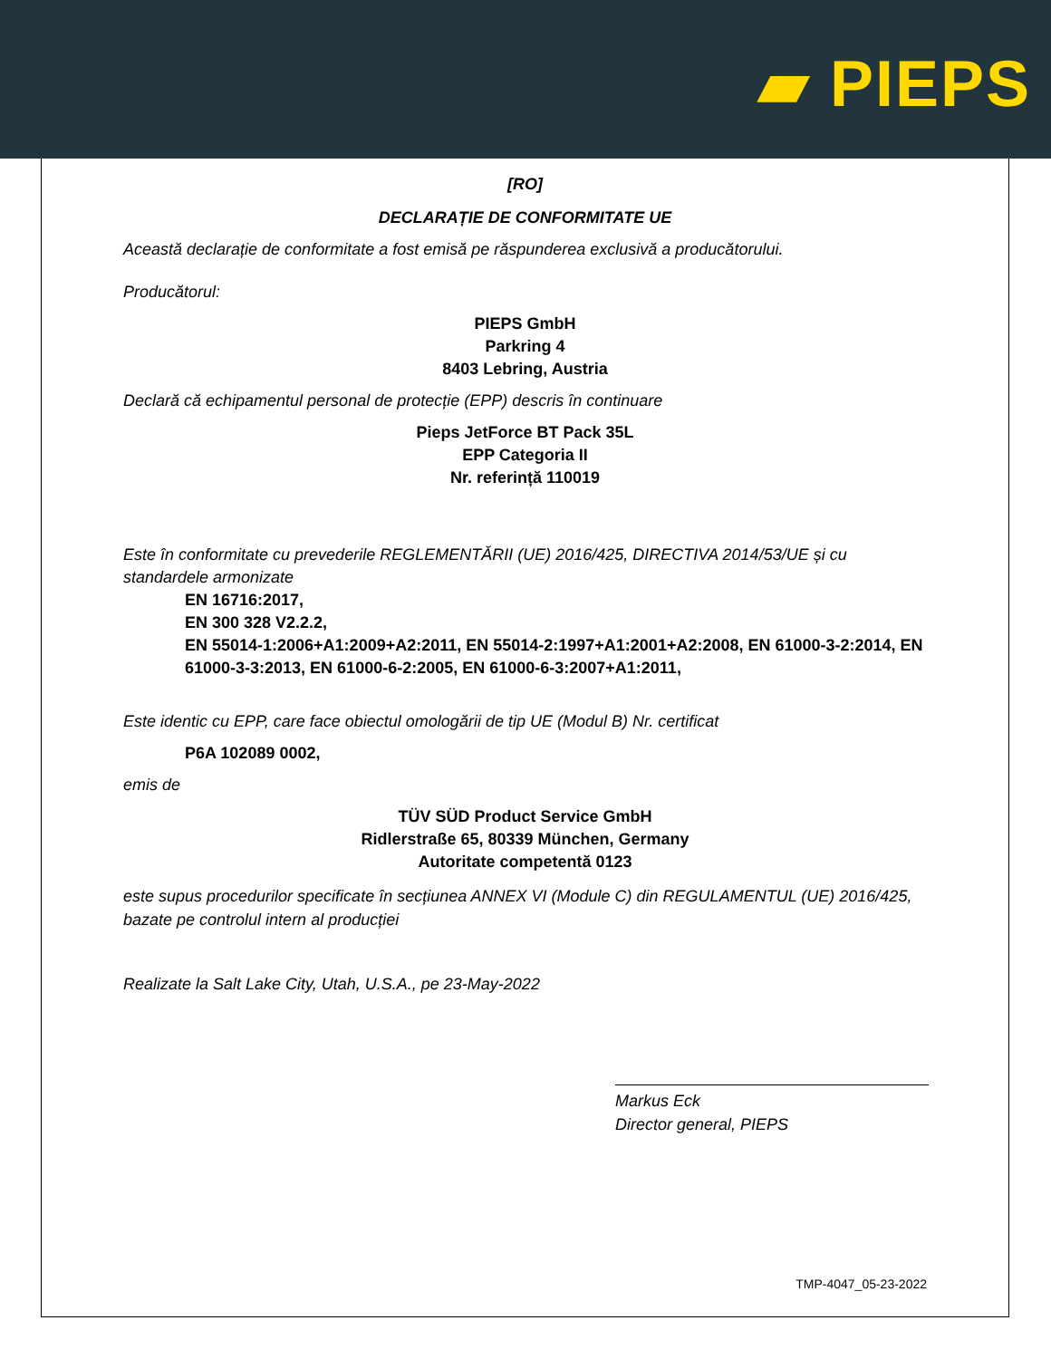▰ PIEPS
[RO]
DECLARAȚIE DE CONFORMITATE UE
Această declarație de conformitate a fost emisă pe răspunderea exclusivă a producătorului.
Producătorul:
PIEPS GmbH
Parkring 4
8403 Lebring, Austria
Declară că echipamentul personal de protecție (EPP) descris în continuare
Pieps JetForce BT Pack 35L
EPP Categoria II
Nr. referință 110019
Este în conformitate cu prevederile REGLEMENTĂRII (UE) 2016/425, DIRECTIVA 2014/53/UE și cu standardele armonizate
EN 16716:2017,
EN 300 328 V2.2.2,
EN 55014-1:2006+A1:2009+A2:2011, EN 55014-2:1997+A1:2001+A2:2008, EN 61000-3-2:2014, EN 61000-3-3:2013, EN 61000-6-2:2005, EN 61000-6-3:2007+A1:2011,
Este identic cu EPP, care face obiectul omologării de tip UE (Modul B) Nr. certificat
P6A 102089 0002,
emis de
TÜV SÜD Product Service GmbH
Ridlerstraße 65, 80339 München, Germany
Autoritate competentă 0123
este supus procedurilor specificate în secțiunea ANNEX VI (Module C) din REGULAMENTUL (UE) 2016/425, bazate pe controlul intern al producției
Realizate la Salt Lake City, Utah, U.S.A., pe 23-May-2022
Markus Eck
Director general, PIEPS
TMP-4047_05-23-2022